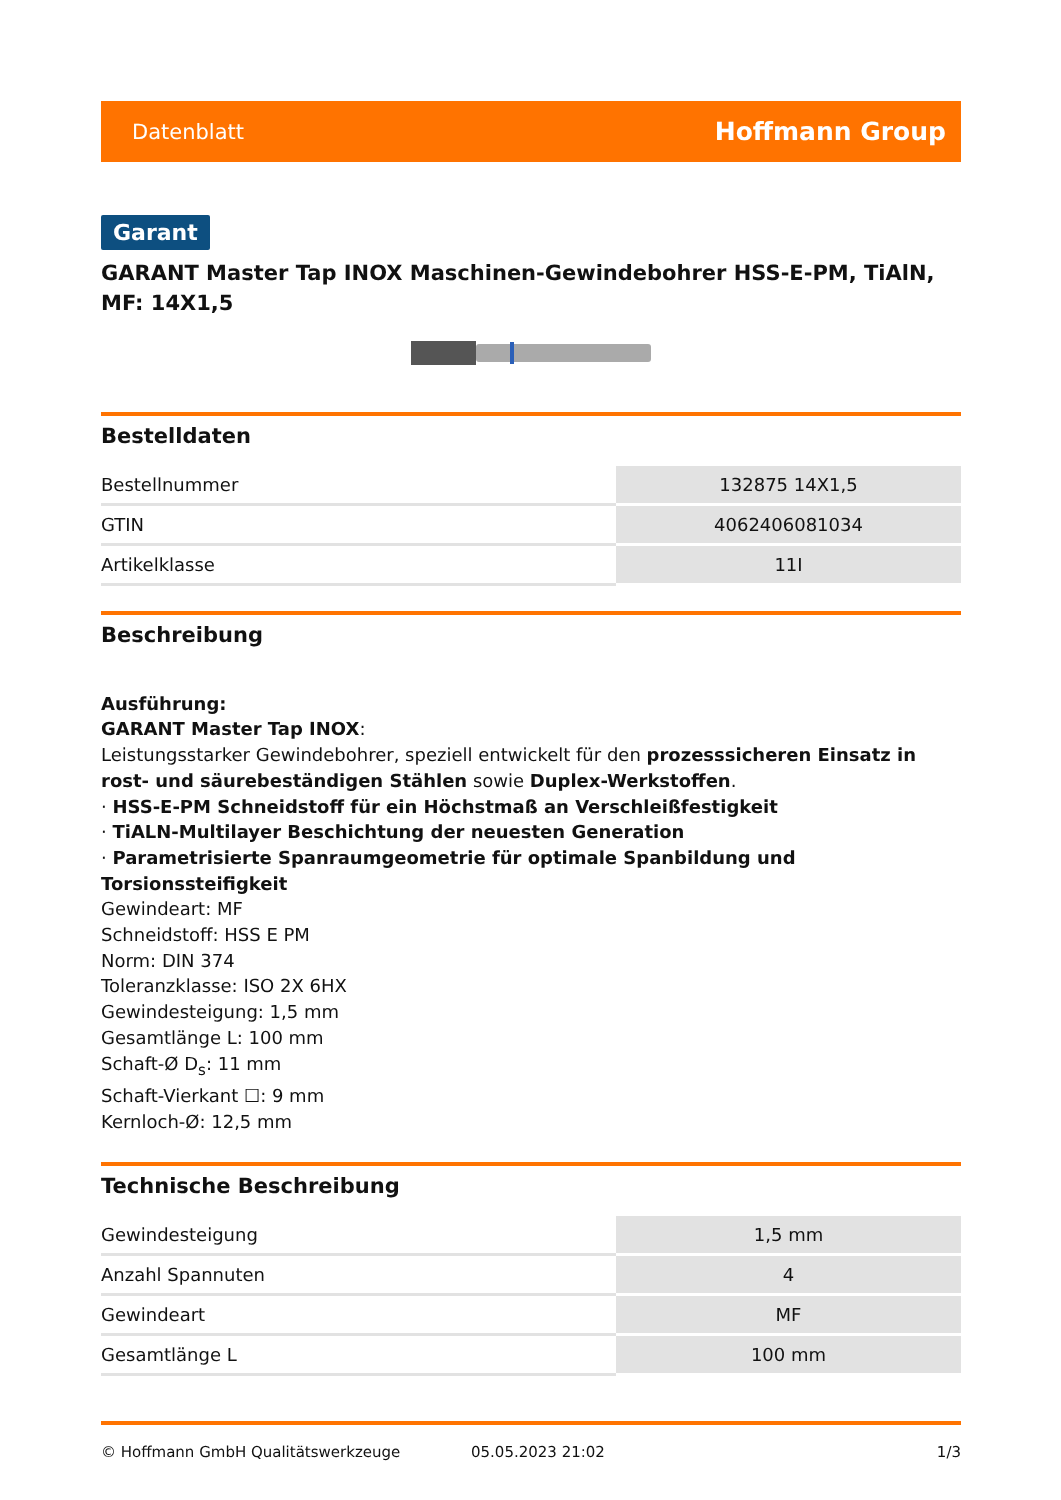Datenblatt Hoffmann Group
Garant
GARANT Master Tap INOX Maschinen-Gewindebohrer HSS-E-PM, TiAlN, MF: 14X1,5
Bestelldaten
| Bestellnummer | 132875 14X1,5 |
| GTIN | 4062406081034 |
| Artikelklasse | 11I |
Beschreibung
Ausführung:
GARANT Master Tap INOX:
Leistungsstarker Gewindebohrer, speziell entwickelt für den prozesssicheren Einsatz in rost- und säurebeständigen Stählen sowie Duplex-Werkstoffen.
· HSS-E-PM Schneidstoff für ein Höchstmaß an Verschleißfestigkeit
· TiALN-Multilayer Beschichtung der neuesten Generation
· Parametrisierte Spanraumgeometrie für optimale Spanbildung und Torsionssteifigkeit
Gewindeart: MF
Schneidstoff: HSS E PM
Norm: DIN 374
Toleranzklasse: ISO 2X 6HX
Gewindesteigung: 1,5 mm
Gesamtlänge L: 100 mm
Schaft-Ø D<sub>s</sub>: 11 mm
Schaft-Vierkant ☐: 9 mm
Kernloch-Ø: 12,5 mm
Technische Beschreibung
| Gewindesteigung | 1,5 mm |
| Anzahl Spannuten | 4 |
| Gewindeart | MF |
| Gesamtlänge L | 100 mm |
© Hoffmann GmbH Qualitätswerkzeuge 05.05.2023 21:02 1/3